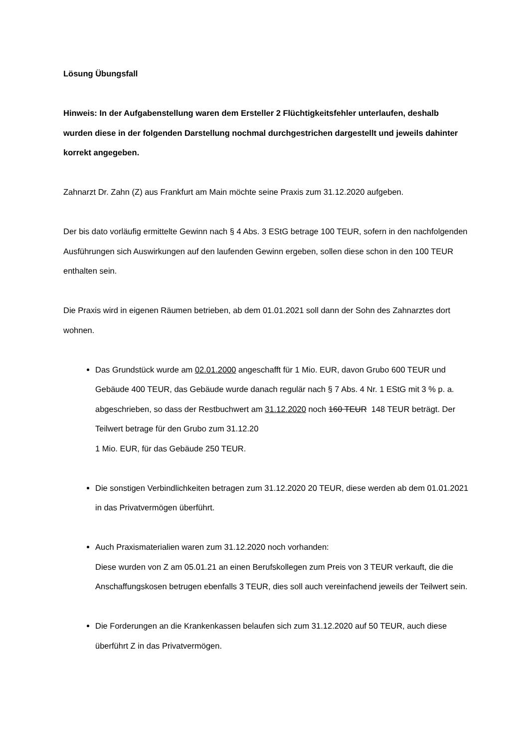Lösung Übungsfall
Hinweis: In der Aufgabenstellung waren dem Ersteller 2 Flüchtigkeitsfehler unterlaufen, deshalb wurden diese in der folgenden Darstellung nochmal durchgestrichen dargestellt und jeweils dahinter korrekt angegeben.
Zahnarzt Dr. Zahn (Z) aus Frankfurt am Main möchte seine Praxis zum 31.12.2020 aufgeben.
Der bis dato vorläufig ermittelte Gewinn nach § 4 Abs. 3 EStG betrage 100 TEUR, sofern in den nachfolgenden Ausführungen sich Auswirkungen auf den laufenden Gewinn ergeben, sollen diese schon in den 100 TEUR enthalten sein.
Die Praxis wird in eigenen Räumen betrieben, ab dem 01.01.2021 soll dann der Sohn des Zahnarztes dort wohnen.
Das Grundstück wurde am 02.01.2000 angeschafft für 1 Mio. EUR, davon Grubo 600 TEUR und Gebäude 400 TEUR, das Gebäude wurde danach regulär nach § 7 Abs. 4 Nr. 1 EStG mit 3 % p. a. abgeschrieben, so dass der Restbuchwert am 31.12.2020 noch 160 TEUR 148 TEUR beträgt. Der Teilwert betrage für den Grubo zum 31.12.20
1 Mio. EUR, für das Gebäude 250 TEUR.
Die sonstigen Verbindlichkeiten betragen zum 31.12.2020 20 TEUR, diese werden ab dem 01.01.2021 in das Privatvermögen überführt.
Auch Praxismaterialien waren zum 31.12.2020 noch vorhanden:
Diese wurden von Z am 05.01.21 an einen Berufskollegen zum Preis von 3 TEUR verkauft, die die Anschaffungskosen betrugen ebenfalls 3 TEUR, dies soll auch vereinfachend jeweils der Teilwert sein.
Die Forderungen an die Krankenkassen belaufen sich zum 31.12.2020 auf 50 TEUR, auch diese überführt Z in das Privatvermögen.